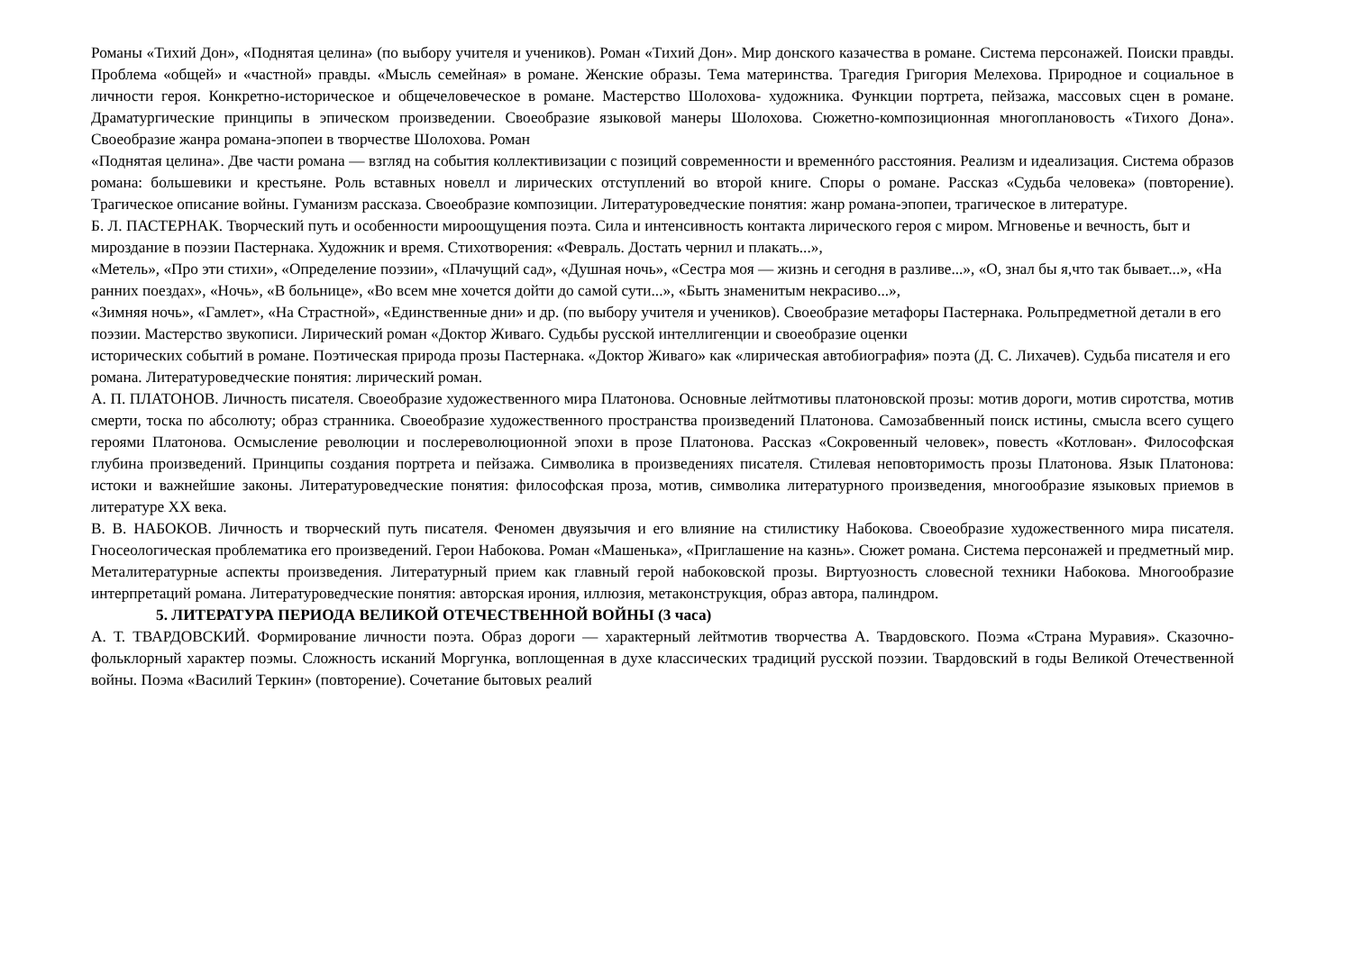Романы «Тихий Дон», «Поднятая целина» (по выбору учителя и учеников). Роман «Тихий Дон». Мир донского казачества в романе. Система персонажей. Поиски правды. Проблема «общей» и «частной» правды. «Мысль семейная» в романе. Женские образы. Тема материнства. Трагедия Григория Мелехова. Природное и социальное в личности героя. Конкретно-историческое и общечеловеческое в романе. Мастерство Шолохова- художника. Функции портрета, пейзажа, массовых сцен в романе. Драматургические принципы в эпическом произведении. Своеобразие языковой манеры Шолохова. Сюжетно-композиционная многоплановость «Тихого Дона». Своеобразие жанра романа-эпопеи в творчестве Шолохова. Роман
«Поднятая целина». Две части романа — взгляд на события коллективизации с позиций современности и временнóго расстояния. Реализм и идеализация. Система образов романа: большевики и крестьяне. Роль вставных новелл и лирических отступлений во второй книге. Споры о романе. Рассказ «Судьба человека» (повторение). Трагическое описание войны. Гуманизм рассказа. Своеобразие композиции. Литературоведческие понятия: жанр романа-эпопеи, трагическое в литературе.
Б. Л. ПАСТЕРНАК. Творческий путь и особенности мироощущения поэта. Сила и интенсивность контакта лирического героя с миром. Мгновенье и вечность, быт и мироздание в поэзии Пастернака. Художник и время. Стихотворения: «Февраль. Достать чернил и плакать...»,
«Метель», «Про эти стихи», «Определение поэзии», «Плачущий сад», «Душная ночь», «Сестра моя — жизнь и сегодня в разливе...», «О, знал бы я,что так бывает...», «На ранних поездах», «Ночь», «В больнице», «Во всем мне хочется дойти до самой сути...», «Быть знаменитым некрасиво...»,
«Зимняя ночь», «Гамлет», «На Страстной», «Единственные дни» и др. (по выбору учителя и учеников). Своеобразие метафоры Пастернака. Рольпредметной детали в его поэзии. Мастерство звукописи. Лирический роман «Доктор Живаго. Судьбы русской интеллигенции и своеобразие оценки
исторических событий в романе. Поэтическая природа прозы Пастернака. «Доктор Живаго» как «лирическая автобиография» поэта (Д. С. Лихачев). Судьба писателя и его романа. Литературоведческие понятия: лирический роман.
А. П. ПЛАТОНОВ. Личность писателя. Своеобразие художественного мира Платонова. Основные лейтмотивы платоновской прозы: мотив дороги, мотив сиротства, мотив смерти, тоска по абсолюту; образ странника. Своеобразие художественного пространства произведений Платонова. Самозабвенный поиск истины, смысла всего сущего героями Платонова. Осмысление революции и послереволюционной эпохи в прозе Платонова. Рассказ «Сокровенный человек», повесть «Котлован». Философская глубина произведений. Принципы создания портрета и пейзажа. Символика в произведениях писателя. Стилевая неповторимость прозы Платонова. Язык Платонова: истоки и важнейшие законы. Литературоведческие понятия: философская проза, мотив, символика литературного произведения, многообразие языковых приемов в литературе XX века.
В. В. НАБОКОВ. Личность и творческий путь писателя. Феномен двуязычия и его влияние на стилистику Набокова. Своеобразие художественного мира писателя. Гносеологическая проблематика его произведений. Герои Набокова. Роман «Машенька», «Приглашение на казнь». Сюжет романа. Система персонажей и предметный мир. Металитературные аспекты произведения. Литературный прием как главный герой набоковской прозы. Виртуозность словесной техники Набокова. Многообразие интерпретаций романа. Литературоведческие понятия: авторская ирония, иллюзия, метаконструкция, образ автора, палиндром.
5. ЛИТЕРАТУРА ПЕРИОДА ВЕЛИКОЙ ОТЕЧЕСТВЕННОЙ ВОЙНЫ (3 часа)
А. Т. ТВАРДОВСКИЙ. Формирование личности поэта. Образ дороги — характерный лейтмотив творчества А. Твардовского. Поэма «Страна Муравия». Сказочно-фольклорный характер поэмы. Сложность исканий Моргунка, воплощенная в духе классических традиций русской поэзии. Твардовский в годы Великой Отечественной войны. Поэма «Василий Теркин» (повторение). Сочетание бытовых реалий